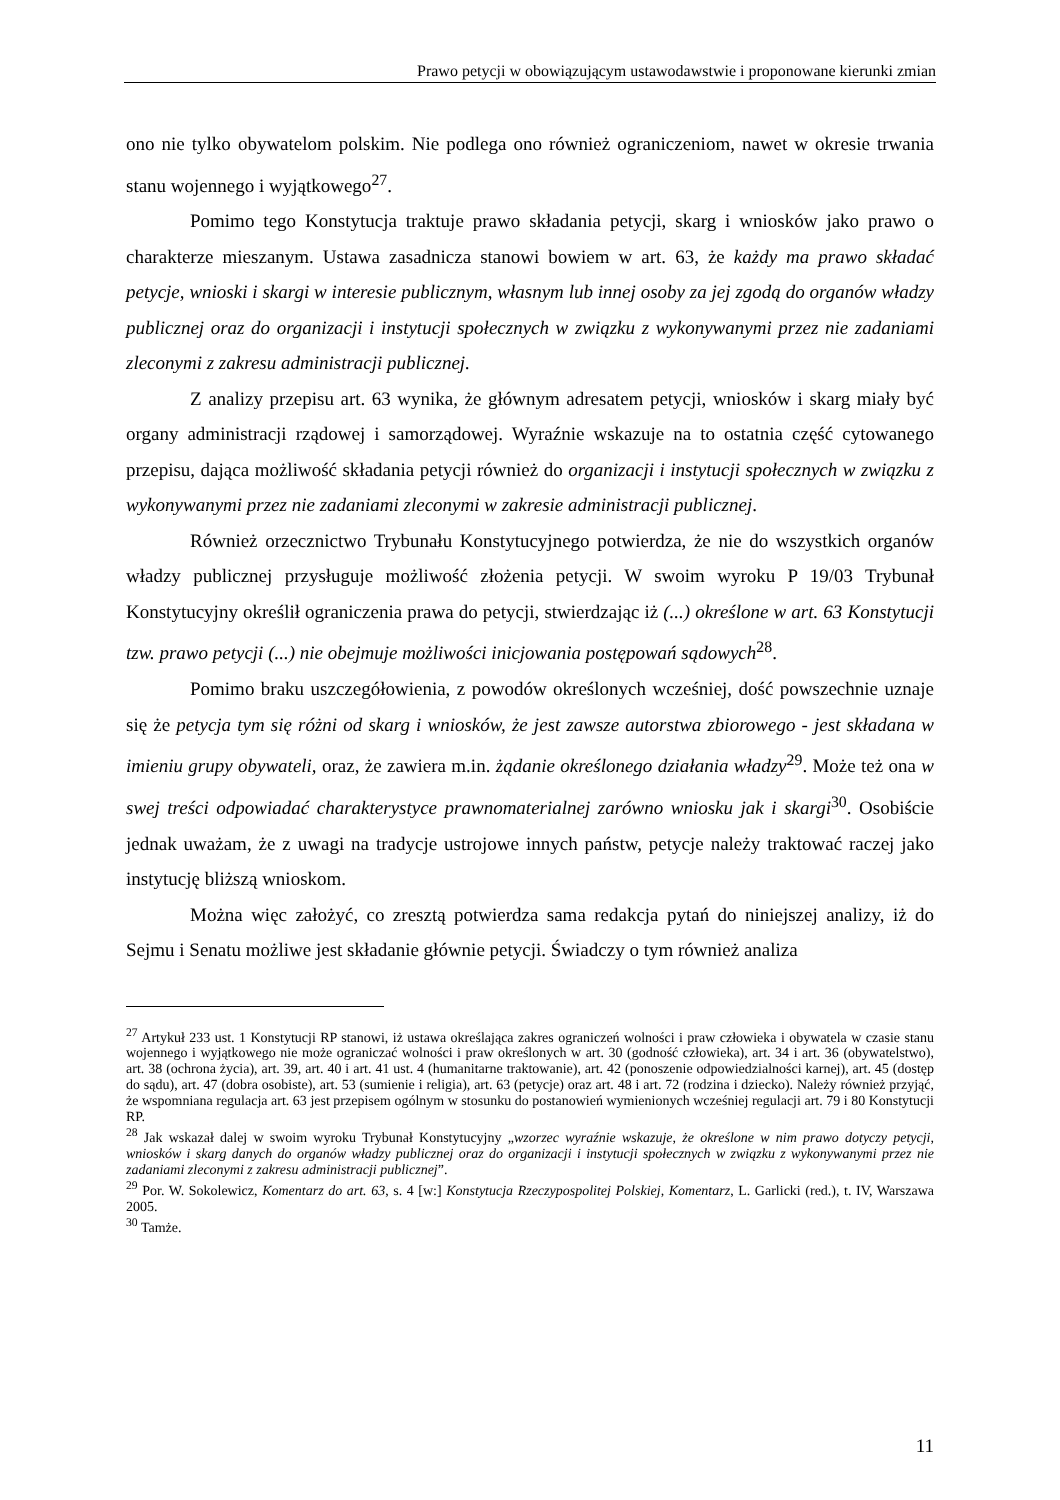Prawo petycji w obowiązującym ustawodawstwie i proponowane kierunki zmian
ono nie tylko obywatelom polskim. Nie podlega ono również ograniczeniom, nawet w okresie trwania stanu wojennego i wyjątkowego<sup>27</sup>.
Pomimo tego Konstytucja traktuje prawo składania petycji, skarg i wniosków jako prawo o charakterze mieszanym. Ustawa zasadnicza stanowi bowiem w art. 63, że każdy ma prawo składać petycje, wnioski i skargi w interesie publicznym, własnym lub innej osoby za jej zgodą do organów władzy publicznej oraz do organizacji i instytucji społecznych w związku z wykonywanymi przez nie zadaniami zleconymi z zakresu administracji publicznej.
Z analizy przepisu art. 63 wynika, że głównym adresatem petycji, wniosków i skarg miały być organy administracji rządowej i samorządowej. Wyraźnie wskazuje na to ostatnia część cytowanego przepisu, dająca możliwość składania petycji również do organizacji i instytucji społecznych w związku z wykonywanymi przez nie zadaniami zleconymi w zakresie administracji publicznej.
Również orzecznictwo Trybunału Konstytucyjnego potwierdza, że nie do wszystkich organów władzy publicznej przysługuje możliwość złożenia petycji. W swoim wyroku P 19/03 Trybunał Konstytucyjny określił ograniczenia prawa do petycji, stwierdzając iż (...) określone w art. 63 Konstytucji tzw. prawo petycji (...) nie obejmuje możliwości inicjowania postępowań sądowych<sup>28</sup>.
Pomimo braku uszczegółowienia, z powodów określonych wcześniej, dość powszechnie uznaje się że petycja tym się różni od skarg i wniosków, że jest zawsze autorstwa zbiorowego - jest składana w imieniu grupy obywateli, oraz, że zawiera m.in. żądanie określonego działania władzy<sup>29</sup>. Może też ona w swej treści odpowiadać charakterystyce prawnomaterialnej zarówno wniosku jak i skargi<sup>30</sup>. Osobiście jednak uważam, że z uwagi na tradycje ustrojowe innych państw, petycje należy traktować raczej jako instytucję bliższą wnioskom.
Można więc założyć, co zresztą potwierdza sama redakcja pytań do niniejszej analizy, iż do Sejmu i Senatu możliwe jest składanie głównie petycji. Świadczy o tym również analiza
<sup>27</sup> Artykuł 233 ust. 1 Konstytucji RP stanowi, iż ustawa określająca zakres ograniczeń wolności i praw człowieka i obywatela w czasie stanu wojennego i wyjątkowego nie może ograniczać wolności i praw określonych w art. 30 (godność człowieka), art. 34 i art. 36 (obywatelstwo), art. 38 (ochrona życia), art. 39, art. 40 i art. 41 ust. 4 (humanitarne traktowanie), art. 42 (ponoszenie odpowiedzialności karnej), art. 45 (dostęp do sądu), art. 47 (dobra osobiste), art. 53 (sumienie i religia), art. 63 (petycje) oraz art. 48 i art. 72 (rodzina i dziecko). Należy również przyjąć, że wspomniana regulacja art. 63 jest przepisem ogólnym w stosunku do postanowień wymienionych wcześniej regulacji art. 79 i 80 Konstytucji RP.
<sup>28</sup> Jak wskazał dalej w swoim wyroku Trybunał Konstytucyjny „wzorzec wyraźnie wskazuje, że określone w nim prawo dotyczy petycji, wniosków i skarg danych do organów władzy publicznej oraz do organizacji i instytucji społecznych w związku z wykonywanymi przez nie zadaniami zleconymi z zakresu administracji publicznej”.
<sup>29</sup> Por. W. Sokolewicz, Komentarz do art. 63, s. 4 [w:] Konstytucja Rzeczypospolitej Polskiej, Komentarz, L. Garlicki (red.), t. IV, Warszawa 2005.
<sup>30</sup> Tamże.
11